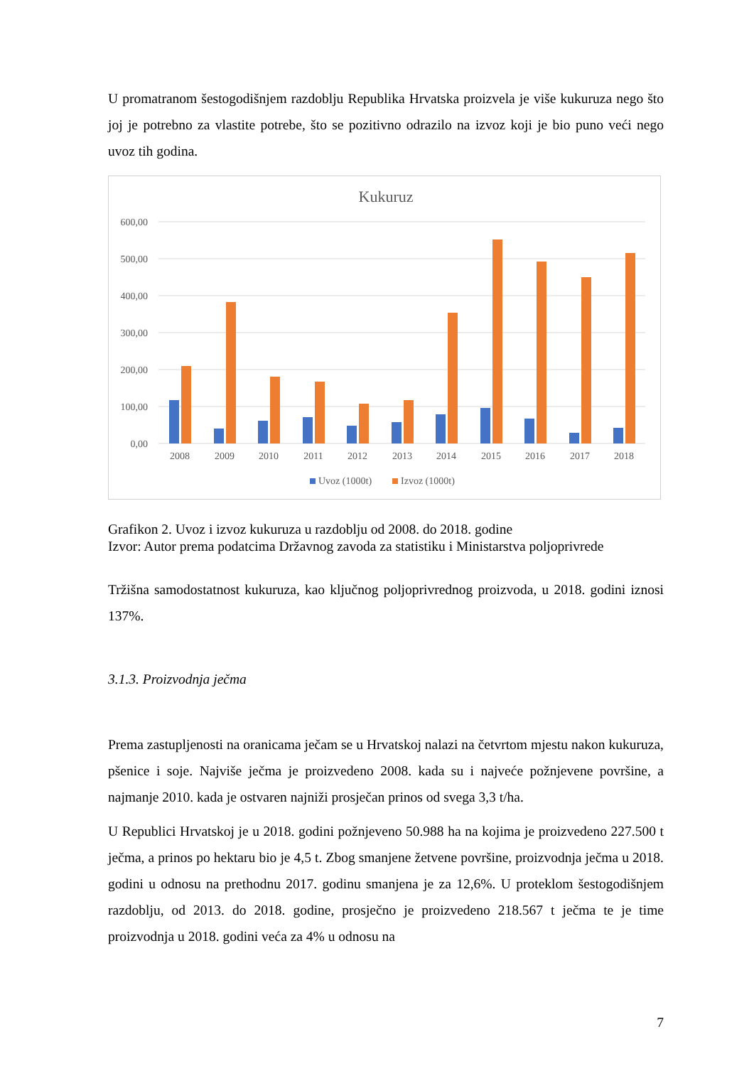U promatranom šestogodišnjem razdoblju Republika Hrvatska proizvela je više kukuruza nego što joj je potrebno za vlastite potrebe, što se pozitivno odrazilo na izvoz koji je bio puno veći nego uvoz tih godina.
Kukuruz
600,00
500,00
400,00
300,00
200,00
100,00
0,00
2008
2009
2010
2011
2012
2013
2014
2015
2016
2017
2018
Uvoz (1000t)
Izvoz (1000t)
Grafikon 2. Uvoz i izvoz kukuruza u razdoblju od 2008. do 2018. godine
Izvor: Autor prema podatcima Državnog zavoda za statistiku i Ministarstva poljoprivrede
Tržišna samodostatnost kukuruza, kao ključnog poljoprivrednog proizvoda, u 2018. godini iznosi 137%.
3.1.3. Proizvodnja ječma
Prema zastupljenosti na oranicama ječam se u Hrvatskoj nalazi na četvrtom mjestu nakon kukuruza, pšenice i soje. Najviše ječma je proizvedeno 2008. kada su i najveće požnjevene površine, a najmanje 2010. kada je ostvaren najniži prosječan prinos od svega 3,3 t/ha.
U Republici Hrvatskoj je u 2018. godini požnjeveno 50.988 ha na kojima je proizvedeno 227.500 t ječma, a prinos po hektaru bio je 4,5 t. Zbog smanjene žetvene površine, proizvodnja ječma u 2018. godini u odnosu na prethodnu 2017. godinu smanjena je za 12,6%. U proteklom šestogodišnjem razdoblju, od 2013. do 2018. godine, prosječno je proizvedeno 218.567 t ječma te je time proizvodnja u 2018. godini veća za 4% u odnosu na
7